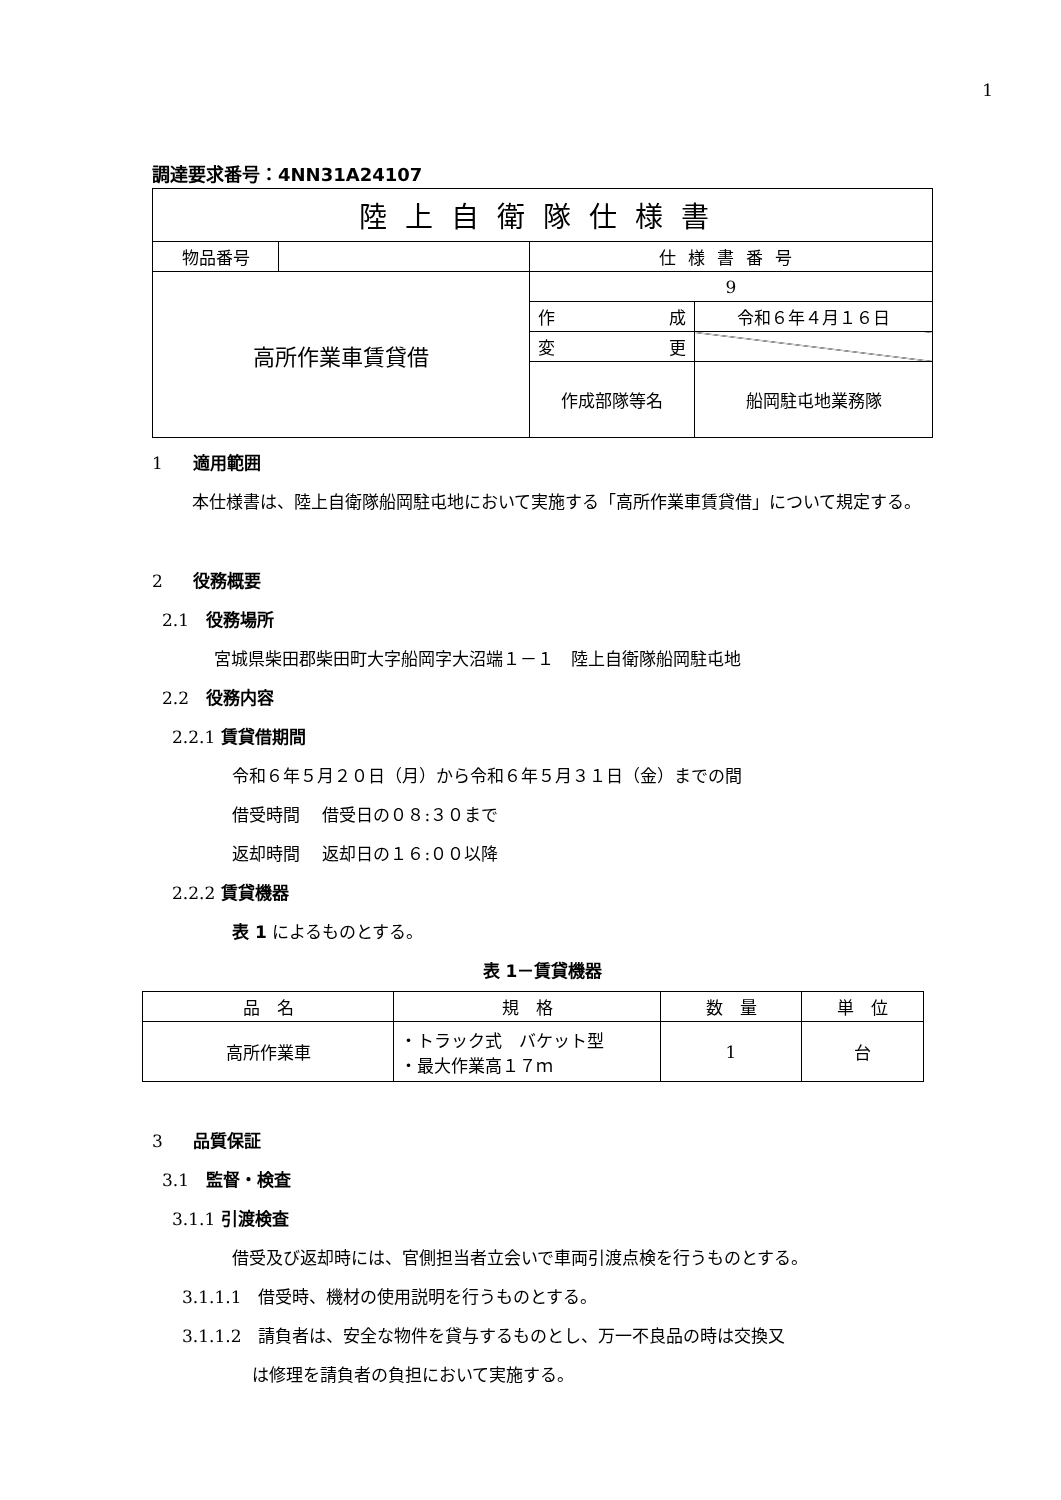1
調達要求番号：4NN31A24107
| 陸上自衛隊仕様書 | | | |
| 物品番号 | | 仕様書番号 | |
| 高所作業車賃貸借 | | 9 | |
| | | 作 成 | 令和６年４月１６日 |
| | | 変 更 | |
| | | 作成部隊等名 | 船岡駐屯地業務隊 |
1 適用範囲
本仕様書は、陸上自衛隊船岡駐屯地において実施する「高所作業車賃貸借」について規定する。
2 役務概要
2.1　役務場所
宮城県柴田郡柴田町大字船岡字大沼端１－１　陸上自衛隊船岡駐屯地
2.2　役務内容
2.2.1 賃貸借期間
令和６年５月２０日（月）から令和６年５月３１日（金）までの間
借受時間　 借受日の０８:３０まで
返却時間　 返却日の１６:００以降
2.2.2 賃貸機器
表 1 によるものとする。
表 1－賃貸機器
| 品 名 | 規 格 | 数 量 | 単 位 |
| --- | --- | --- | --- |
| 高所作業車 | ・トラック式 バケット型 ・最大作業高１７ｍ | 1 | 台 |
3 品質保証
3.1　監督・検査
3.1.1 引渡検査
借受及び返却時には、官側担当者立会いで車両引渡点検を行うものとする。
3.1.1.1　借受時、機材の使用説明を行うものとする。
3.1.1.2　請負者は、安全な物件を貸与するものとし、万一不良品の時は交換又
は修理を請負者の負担において実施する。